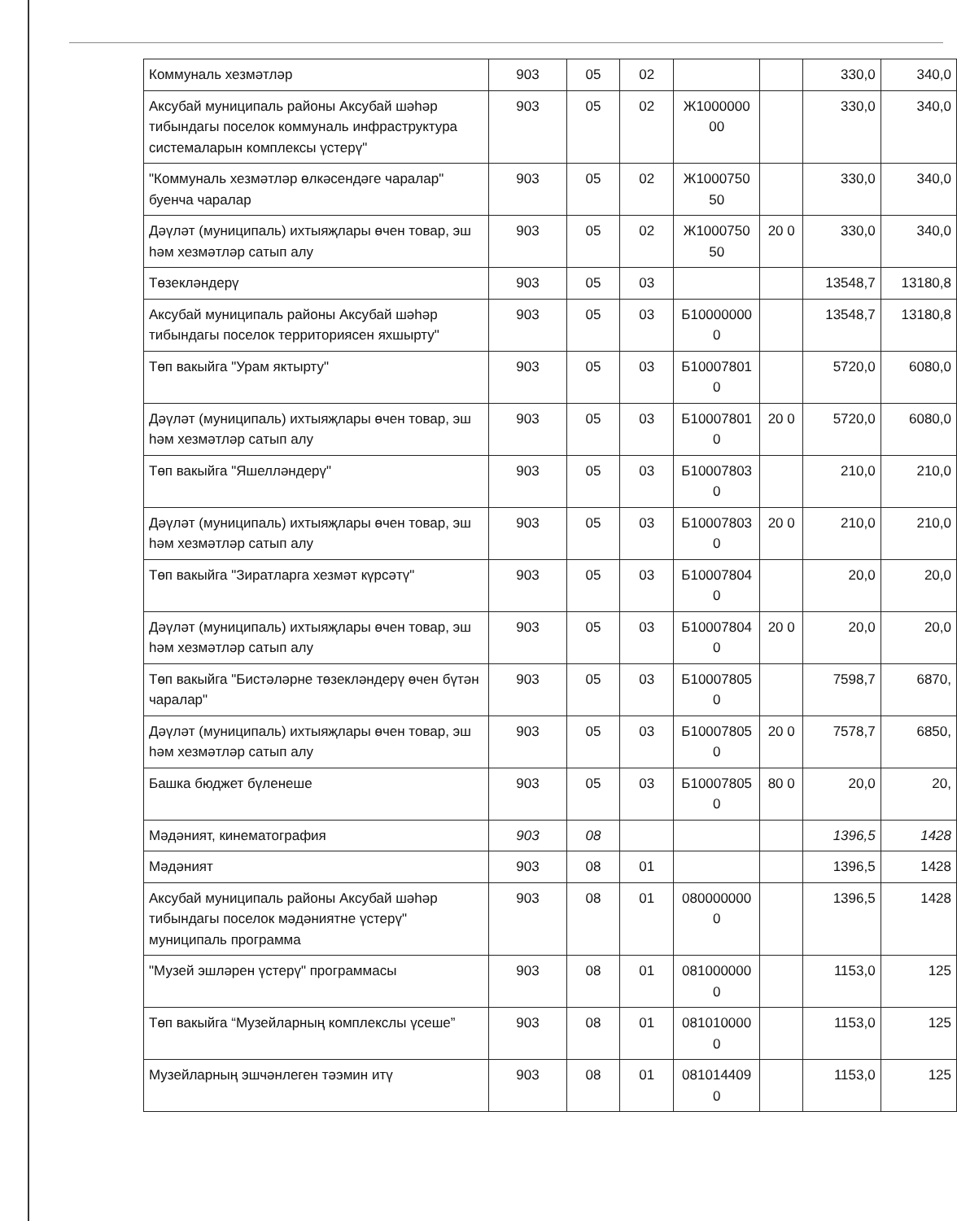| Коммуналь хезмәтләр | 903 | 05 | 02 | | | 330,0 | 340,0 |
| Аксубай муниципаль районы Аксубай шәһәр тибындагы поселок коммуналь инфраструктура системаларын комплексы үстерү" | 903 | 05 | 02 | Ж1000000 00 | | 330,0 | 340,0 |
| "Коммуналь хезмәтләр өлкәсендәге чаралар" буенча чаралар | 903 | 05 | 02 | Ж1000750 50 | | 330,0 | 340,0 |
| Дәүләт (муниципаль) ихтыяҗлары өчен товар, эш һәм хезмәтләр сатып алу | 903 | 05 | 02 | Ж1000750 50 | 20 0 | 330,0 | 340,0 |
| Төзекләндерү | 903 | 05 | 03 | | | 13548,7 | 13180,8 |
| Аксубай муниципаль районы Аксубай шәһәр тибындагы поселок территориясен яхшырту" | 903 | 05 | 03 | Б10000000 0 | | 13548,7 | 13180,8 |
| Төп вакыйга "Урам яктырту" | 903 | 05 | 03 | Б10007801 0 | | 5720,0 | 6080,0 |
| Дәүләт (муниципаль) ихтыяҗлары өчен товар, эш һәм хезмәтләр сатып алу | 903 | 05 | 03 | Б10007801 0 | 20 0 | 5720,0 | 6080,0 |
| Төп вакыйга "Яшелләндерү" | 903 | 05 | 03 | Б10007803 0 | | 210,0 | 210,0 |
| Дәүләт (муниципаль) ихтыяҗлары өчен товар, эш һәм хезмәтләр сатып алу | 903 | 05 | 03 | Б10007803 0 | 20 0 | 210,0 | 210,0 |
| Төп вакыйга "Зиратларга хезмәт күрсәтү" | 903 | 05 | 03 | Б10007804 0 | | 20,0 | 20,0 |
| Дәүләт (муниципаль) ихтыяҗлары өчен товар, эш һәм хезмәтләр сатып алу | 903 | 05 | 03 | Б10007804 0 | 20 0 | 20,0 | 20,0 |
| Төп вакыйга "Бистәләрне төзекләндерү өчен бүтән чаралар" | 903 | 05 | 03 | Б10007805 0 | | 7598,7 | 6870, |
| Дәүләт (муниципаль) ихтыяҗлары өчен товар, эш һәм хезмәтләр сатып алу | 903 | 05 | 03 | Б10007805 0 | 20 0 | 7578,7 | 6850, |
| Башка бюджет бүленеше | 903 | 05 | 03 | Б10007805 0 | 80 0 | 20,0 | 20, |
| Мәдәният, кинематография | 903 | 08 | | | | 1396,5 | 1428 |
| Мәдәният | 903 | 08 | 01 | | | 1396,5 | 1428 |
| Аксубай муниципаль районы Аксубай шәһәр тибындагы поселок мәдәниятне үстерү" муниципаль программа | 903 | 08 | 01 | 080000000 0 | | 1396,5 | 1428 |
| "Музей эшләрен үстерү" программасы | 903 | 08 | 01 | 081000000 0 | | 1153,0 | 125 |
| Төп вакыйга “Музейларның комплекслы үсеше” | 903 | 08 | 01 | 081010000 0 | | 1153,0 | 125 |
| Музейларның эшчәнлеген тәэмин итү | 903 | 08 | 01 | 081014409 0 | | 1153,0 | 125 |